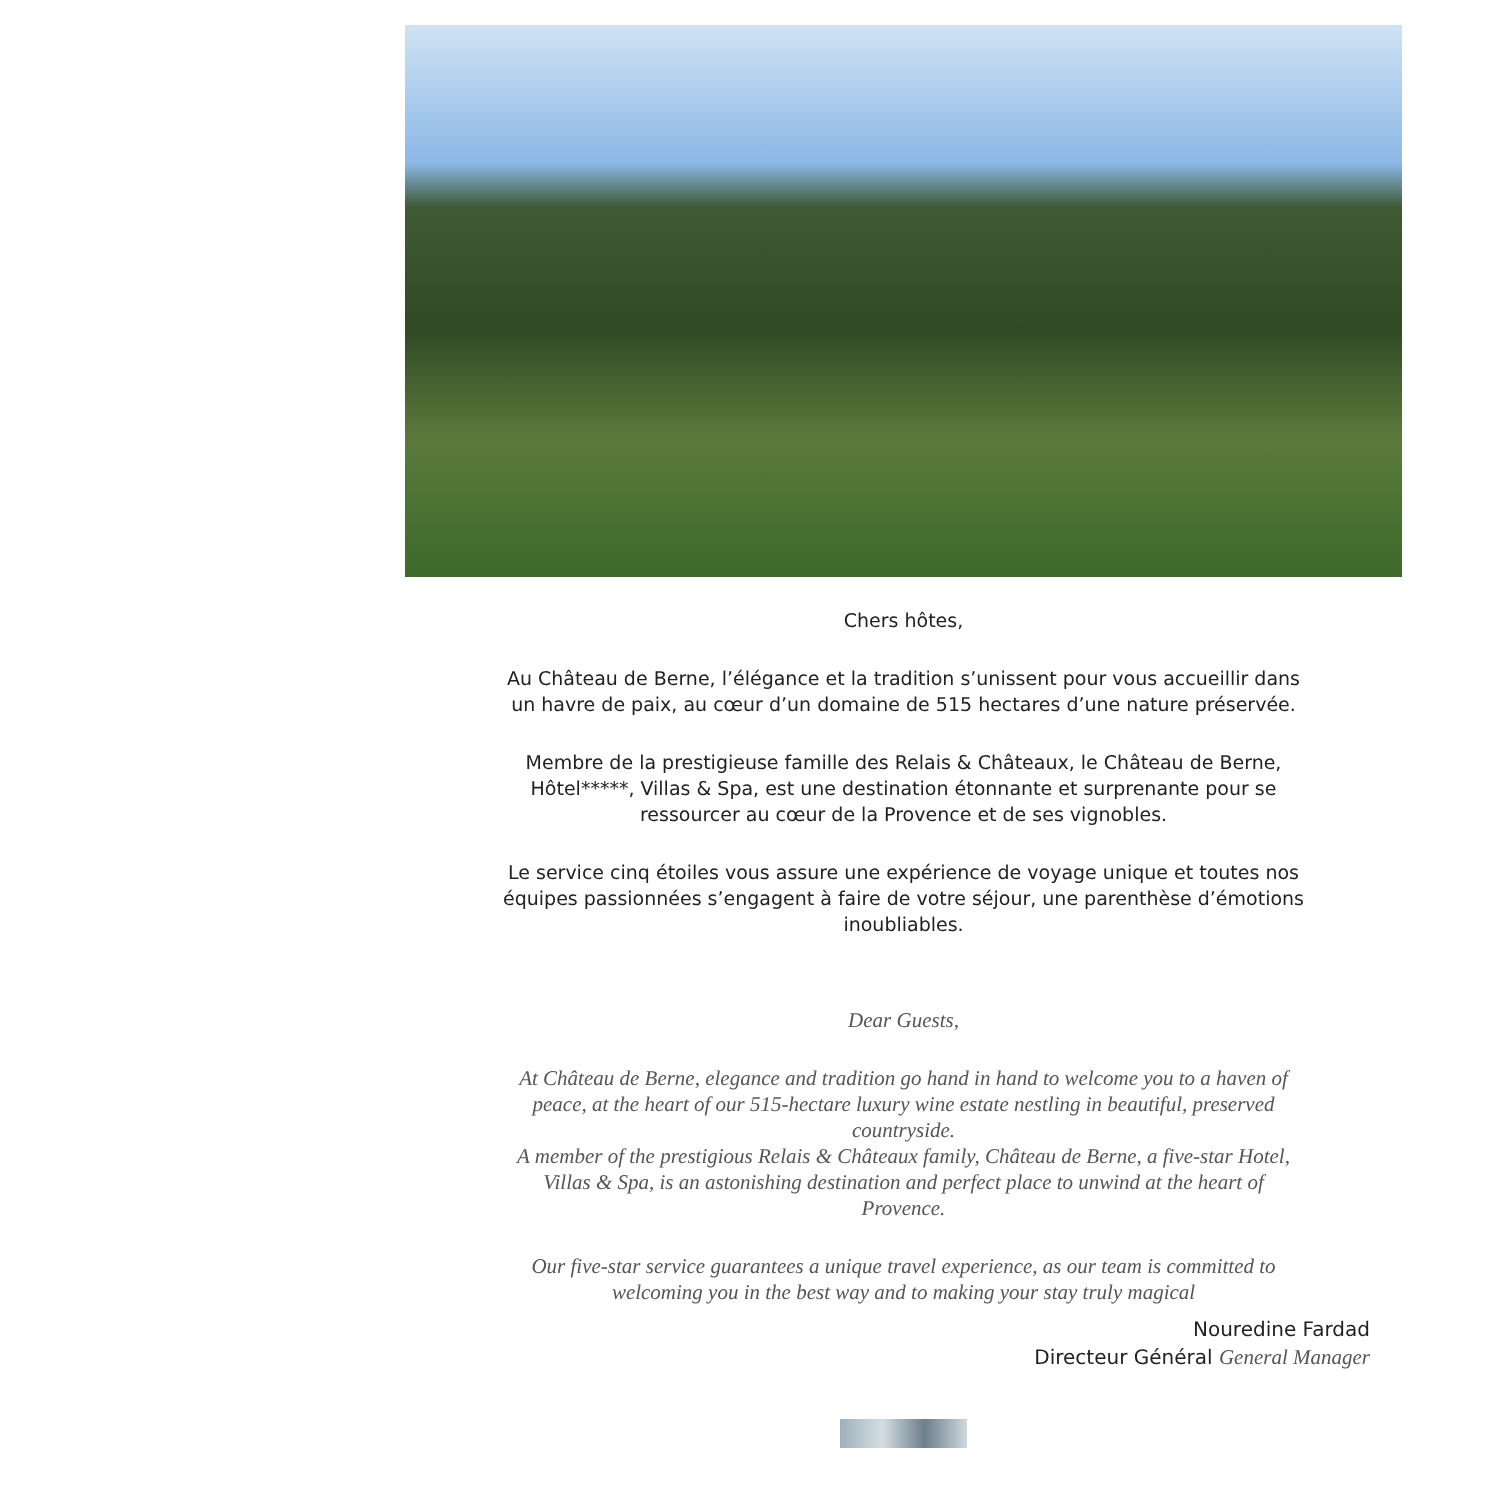Chers hôtes,
Au Château de Berne, l’élégance et la tradition s’unissent pour vous accueillir dans
un havre de paix, au cœur d’un domaine de 515 hectares d’une nature préservée.
Membre de la prestigieuse famille des Relais & Châteaux, le Château de Berne,
Hôtel*****, Villas & Spa, est une destination étonnante et surprenante pour se
ressourcer au cœur de la Provence et de ses vignobles.
Le service cinq étoiles vous assure une expérience de voyage unique et toutes nos
équipes passionnées s’engagent à faire de votre séjour, une parenthèse d’émotions
inoubliables.
Dear Guests,
At Château de Berne, elegance and tradition go hand in hand to welcome you to a haven of
peace, at the heart of our 515-hectare luxury wine estate nestling in beautiful, preserved
countryside.
A member of the prestigious Relais & Châteaux family, Château de Berne, a five-star Hotel,
Villas & Spa, is an astonishing destination and perfect place to unwind at the heart of
Provence.
Our five-star service guarantees a unique travel experience, as our team is committed to
welcoming you in the best way and to making your stay truly magical
Nouredine Fardad
Directeur Général General Manager